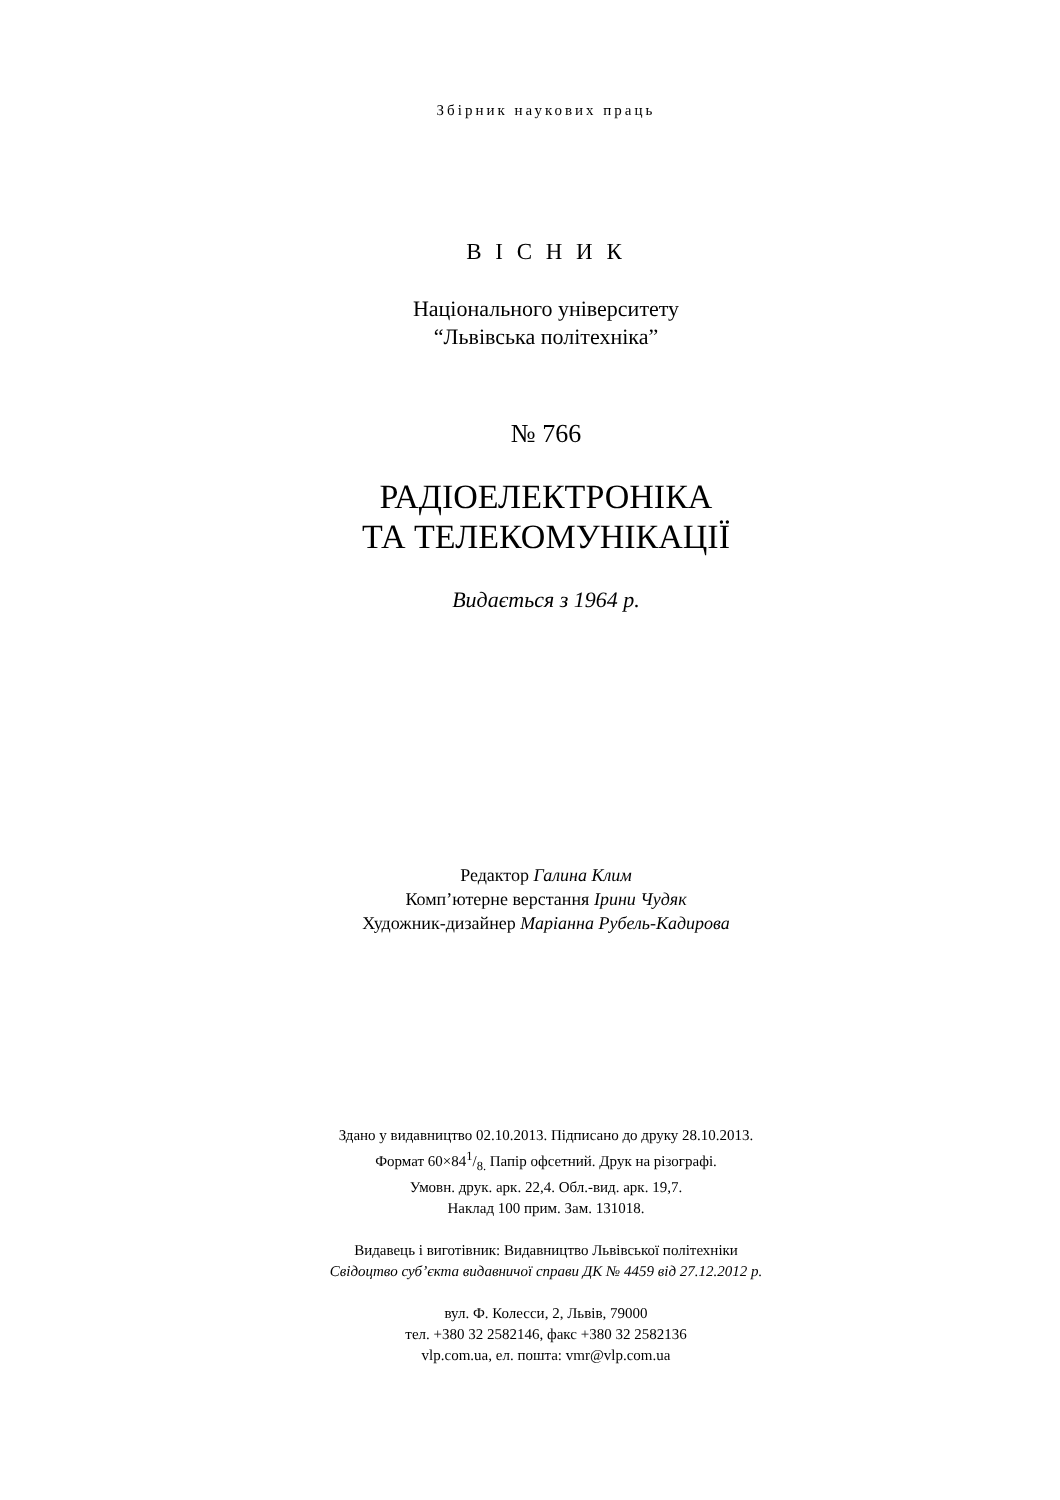Збірник наукових праць
В І С Н И К
Національного університету
“Львівська політехніка”
№ 766
РАДІОЕЛЕКТРОНІКА
ТА ТЕЛЕКОМУНІКАЦІЇ
Видається з 1964 р.
Редактор Галина Клим
Комп’ютерне верстання Ірини Чудяк
Художник-дизайнер Маріанна Рубель-Кадирова
Здано у видавництво 02.10.2013. Підписано до друку 28.10.2013.
Формат 60×841/8. Папір офсетний. Друк на різографі.
Умовн. друк. арк. 22,4. Обл.-вид. арк. 19,7.
Наклад 100 прим. Зам. 131018.
Видавець і виготівник: Видавництво Львівської політехніки
Свідоцтво суб’єкта видавничої справи ДК № 4459 від 27.12.2012 р.
вул. Ф. Колесси, 2, Львів, 79000
тел. +380 32 2582146, факс +380 32 2582136
vlp.com.ua, ел. пошта: vmr@vlp.com.ua